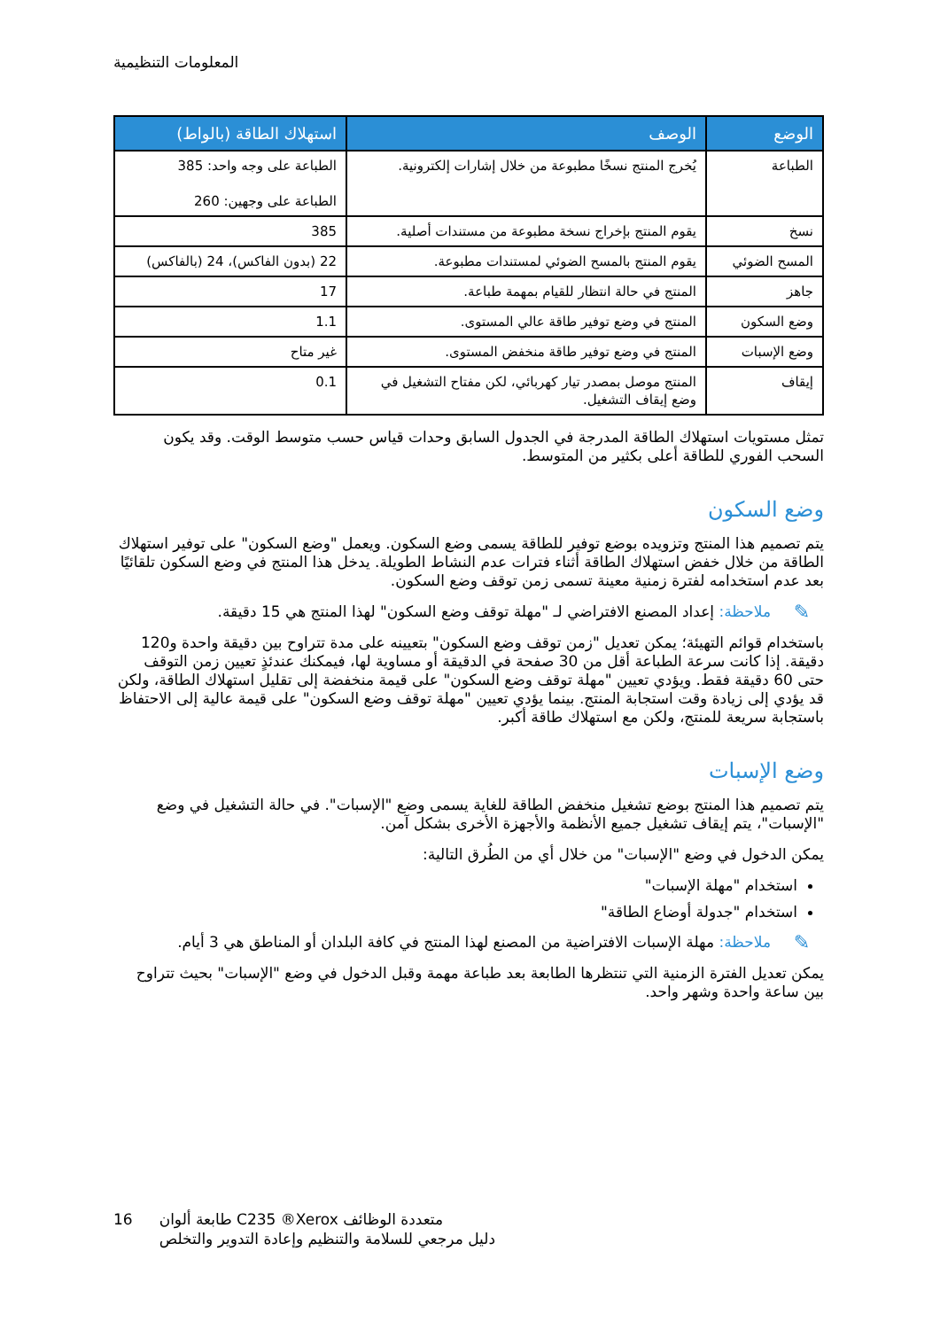المعلومات التنظيمية
| الوضع | الوصف | استهلاك الطاقة (بالواط) |
| --- | --- | --- |
| الطباعة | يُخرج المنتج نسخًا مطبوعة من خلال إشارات إلكترونية. | الطباعة على وجه واحد: 385 الطباعة على وجهين: 260 |
| نسخ | يقوم المنتج بإخراج نسخة مطبوعة من مستندات أصلية. | 385 |
| المسح الضوئي | يقوم المنتج بالمسح الضوئي لمستندات مطبوعة. | 22 (بدون الفاكس)، 24 (بالفاكس) |
| جاهز | المنتج في حالة انتظار للقيام بمهمة طباعة. | 17 |
| وضع السكون | المنتج في وضع توفير طاقة عالي المستوى. | 1.1 |
| وضع الإسبات | المنتج في وضع توفير طاقة منخفض المستوى. | غير متاح |
| إيقاف | المنتج موصل بمصدر تيار كهربائي، لكن مفتاح التشغيل في وضع إيقاف التشغيل. | 0.1 |
تمثل مستويات استهلاك الطاقة المدرجة في الجدول السابق وحدات قياس حسب متوسط الوقت. وقد يكون السحب الفوري للطاقة أعلى بكثير من المتوسط.
وضع السكون
يتم تصميم هذا المنتج وتزويده بوضع توفير للطاقة يسمى وضع السكون. ويعمل "وضع السكون" على توفير استهلاك الطاقة من خلال خفض استهلاك الطاقة أثناء فترات عدم النشاط الطويلة. يدخل هذا المنتج في وضع السكون تلقائيًا بعد عدم استخدامه لفترة زمنية معينة تسمى زمن توقف وضع السكون.
✎
ملاحظة: إعداد المصنع الافتراضي لـ "مهلة توقف وضع السكون" لهذا المنتج هي 15 دقيقة.
باستخدام قوائم التهيئة؛ يمكن تعديل "زمن توقف وضع السكون" بتعيينه على مدة تتراوح بين دقيقة واحدة و120 دقيقة. إذا كانت سرعة الطباعة أقل من 30 صفحة في الدقيقة أو مساوية لها، فيمكنك عندئذٍ تعيين زمن التوقف حتى 60 دقيقة فقط. ويؤدي تعيين "مهلة توقف وضع السكون" على قيمة منخفضة إلى تقليل استهلاك الطاقة، ولكن قد يؤدي إلى زيادة وقت استجابة المنتج. بينما يؤدي تعيين "مهلة توقف وضع السكون" على قيمة عالية إلى الاحتفاظ باستجابة سريعة للمنتج، ولكن مع استهلاك طاقة أكبر.
وضع الإسبات
يتم تصميم هذا المنتج بوضع تشغيل منخفض الطاقة للغاية يسمى وضع "الإسبات". في حالة التشغيل في وضع "الإسبات"، يتم إيقاف تشغيل جميع الأنظمة والأجهزة الأخرى بشكل آمن.
يمكن الدخول في وضع "الإسبات" من خلال أي من الطُرق التالية:
استخدام "مهلة الإسبات"
استخدام "جدولة أوضاع الطاقة"
✎
ملاحظة: مهلة الإسبات الافتراضية من المصنع لهذا المنتج في كافة البلدان أو المناطق هي 3 أيام.
يمكن تعديل الفترة الزمنية التي تنتظرها الطابعة بعد طباعة مهمة وقبل الدخول في وضع "الإسبات" بحيث تتراوح بين ساعة واحدة وشهر واحد.
16 طابعة ألوان C235 ®Xerox متعددة الوظائف
دليل مرجعي للسلامة والتنظيم وإعادة التدوير والتخلص